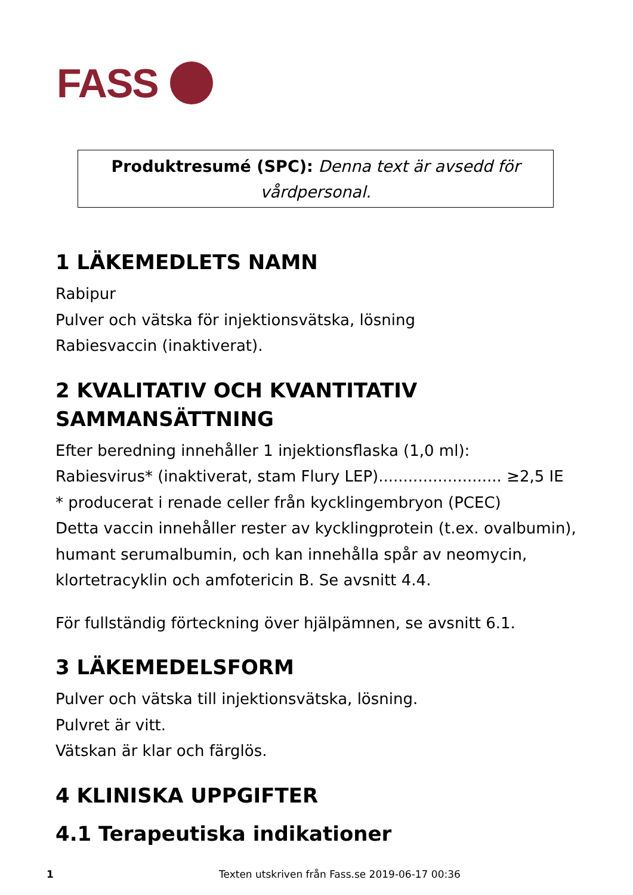FASS
Produktresumé (SPC): Denna text är avsedd för
vårdpersonal.
1 LÄKEMEDLETS NAMN
Rabipur
Pulver och vätska för injektionsvätska, lösning
Rabiesvaccin (inaktiverat).
2 KVALITATIV OCH KVANTITATIV SAMMANSÄTTNING
Efter beredning innehåller 1 injektionsflaska (1,0 ml):
Rabiesvirus* (inaktiverat, stam Flury LEP)......................... ≥2,5 IE
* producerat i renade celler från kycklingembryon (PCEC)
Detta vaccin innehåller rester av kycklingprotein (t.ex. ovalbumin), humant serumalbumin, och kan innehålla spår av neomycin, klortetracyklin och amfotericin B. Se avsnitt 4.4.
För fullständig förteckning över hjälpämnen, se avsnitt 6.1.
3 LÄKEMEDELSFORM
Pulver och vätska till injektionsvätska, lösning.
Pulvret är vitt.
Vätskan är klar och färglös.
4 KLINISKA UPPGIFTER
4.1 Terapeutiska indikationer
1 Texten utskriven från Fass.se 2019-06-17 00:36